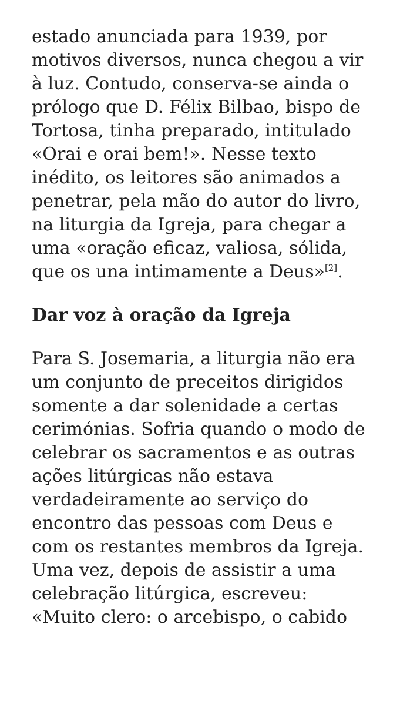estado anunciada para 1939, por motivos diversos, nunca chegou a vir à luz. Contudo, conserva-se ainda o prólogo que D. Félix Bilbao, bispo de Tortosa, tinha preparado, intitulado «Orai e orai bem!». Nesse texto inédito, os leitores são animados a penetrar, pela mão do autor do livro, na liturgia da Igreja, para chegar a uma «oração eficaz, valiosa, sólida, que os una intimamente a Deus»<sup>[2]</sup>.
Dar voz à oração da Igreja
Para S. Josemaria, a liturgia não era um conjunto de preceitos dirigidos somente a dar solenidade a certas cerimónias. Sofria quando o modo de celebrar os sacramentos e as outras ações litúrgicas não estava verdadeiramente ao serviço do encontro das pessoas com Deus e com os restantes membros da Igreja. Uma vez, depois de assistir a uma celebração litúrgica, escreveu: «Muito clero: o arcebispo, o cabido